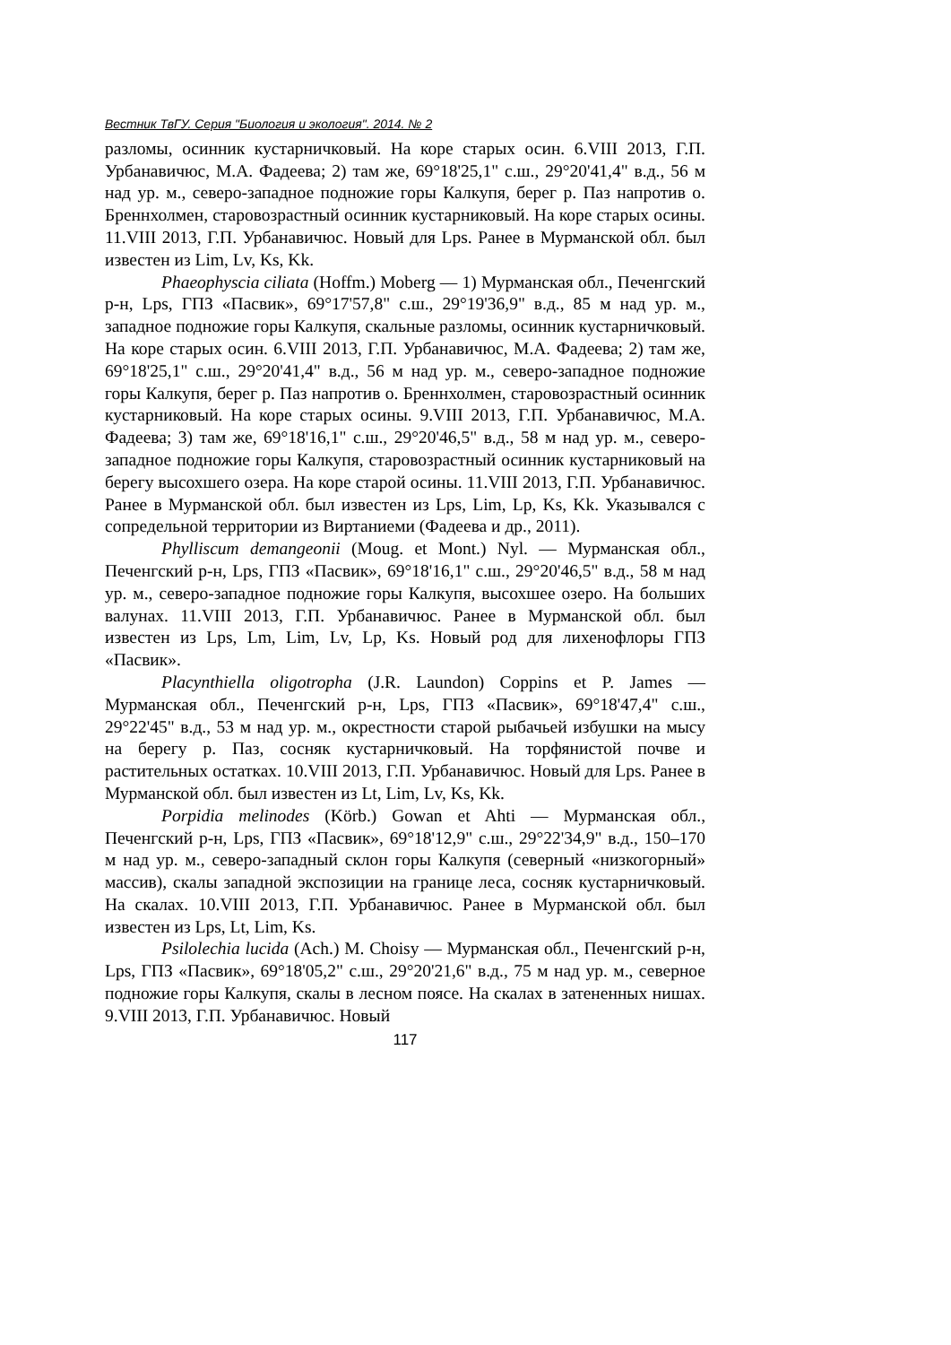Вестник ТвГУ. Серия "Биология и экология". 2014. № 2
разломы, осинник кустарничковый. На коре старых осин. 6.VIII 2013, Г.П. Урбанавичюс, М.А. Фадеева; 2) там же, 69°18'25,1" с.ш., 29°20'41,4" в.д., 56 м над ур. м., северо-западное подножие горы Калкупя, берег р. Паз напротив о. Бреннхолмен, старовозрастный осинник кустарниковый. На коре старых осины. 11.VIII 2013, Г.П. Урбанавичюс. Новый для Lps. Ранее в Мурманской обл. был известен из Lim, Lv, Ks, Kk.
Phaeophyscia ciliata (Hoffm.) Moberg — 1) Мурманская обл., Печенгский р-н, Lps, ГПЗ «Пасвик», 69°17'57,8" с.ш., 29°19'36,9" в.д., 85 м над ур. м., западное подножие горы Калкупя, скальные разломы, осинник кустарничковый. На коре старых осин. 6.VIII 2013, Г.П. Урбанавичюс, М.А. Фадеева; 2) там же, 69°18'25,1" с.ш., 29°20'41,4" в.д., 56 м над ур. м., северо-западное подножие горы Калкупя, берег р. Паз напротив о. Бреннхолмен, старовозрастный осинник кустарниковый. На коре старых осины. 9.VIII 2013, Г.П. Урбанавичюс, М.А. Фадеева; 3) там же, 69°18'16,1" с.ш., 29°20'46,5" в.д., 58 м над ур. м., северо-западное подножие горы Калкупя, старовозрастный осинник кустарниковый на берегу высохшего озера. На коре старой осины. 11.VIII 2013, Г.П. Урбанавичюс. Ранее в Мурманской обл. был известен из Lps, Lim, Lp, Ks, Kk. Указывался с сопредельной территории из Виртаниеми (Фадеева и др., 2011).
Phylliscum demangeonii (Moug. et Mont.) Nyl. — Мурманская обл., Печенгский р-н, Lps, ГПЗ «Пасвик», 69°18'16,1" с.ш., 29°20'46,5" в.д., 58 м над ур. м., северо-западное подножие горы Калкупя, высохшее озеро. На больших валунах. 11.VIII 2013, Г.П. Урбанавичюс. Ранее в Мурманской обл. был известен из Lps, Lm, Lim, Lv, Lp, Ks. Новый род для лихенофлоры ГПЗ «Пасвик».
Placynthiella oligotropha (J.R. Laundon) Coppins et P. James — Мурманская обл., Печенгский р-н, Lps, ГПЗ «Пасвик», 69°18'47,4" с.ш., 29°22'45" в.д., 53 м над ур. м., окрестности старой рыбачьей избушки на мысу на берегу р. Паз, сосняк кустарничковый. На торфянистой почве и растительных остатках. 10.VIII 2013, Г.П. Урбанавичюс. Новый для Lps. Ранее в Мурманской обл. был известен из Lt, Lim, Lv, Ks, Kk.
Porpidia melinodes (Körb.) Gowan et Ahti — Мурманская обл., Печенгский р-н, Lps, ГПЗ «Пасвик», 69°18'12,9" с.ш., 29°22'34,9" в.д., 150–170 м над ур. м., северо-западный склон горы Калкупя (северный «низкогорный» массив), скалы западной экспозиции на границе леса, сосняк кустарничковый. На скалах. 10.VIII 2013, Г.П. Урбанавичюс. Ранее в Мурманской обл. был известен из Lps, Lt, Lim, Ks.
Psilolechia lucida (Ach.) M. Choisy — Мурманская обл., Печенгский р-н, Lps, ГПЗ «Пасвик», 69°18'05,2" с.ш., 29°20'21,6" в.д., 75 м над ур. м., северное подножие горы Калкупя, скалы в лесном поясе. На скалах в затененных нишах. 9.VIII 2013, Г.П. Урбанавичюс. Новый
117